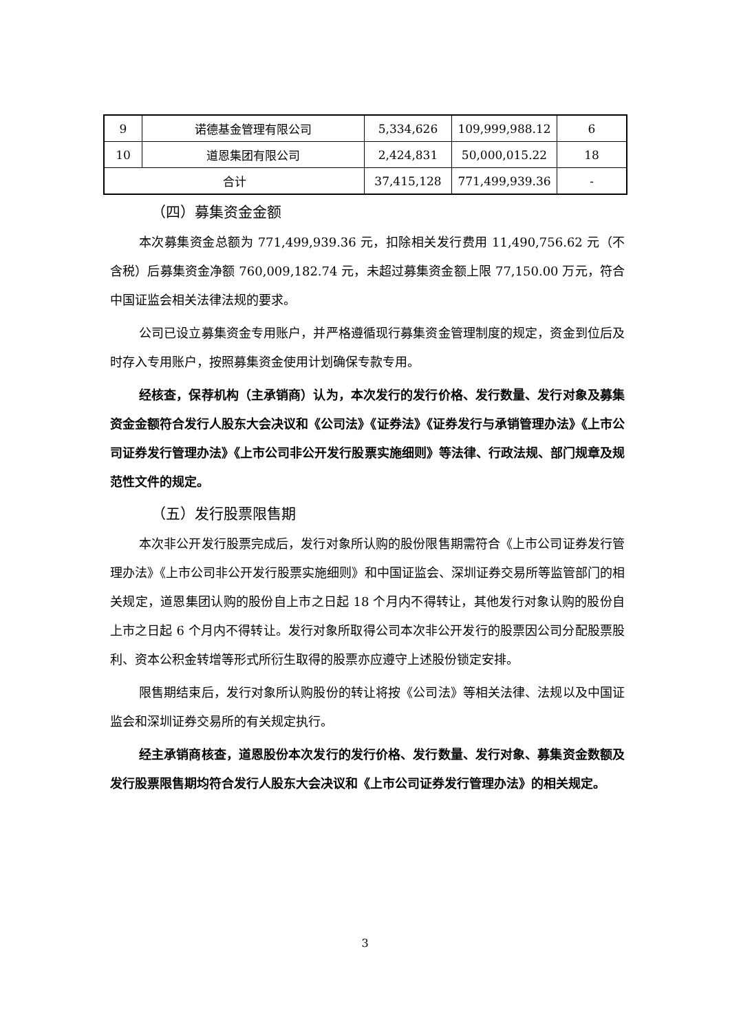| 9 | 诺德基金管理有限公司 | 5,334,626 | 109,999,988.12 | 6 |
| 10 | 道恩集团有限公司 | 2,424,831 | 50,000,015.22 | 18 |
| 合计 | | 37,415,128 | 771,499,939.36 | - |
（四）募集资金金额
本次募集资金总额为 771,499,939.36 元，扣除相关发行费用 11,490,756.62 元（不含税）后募集资金净额 760,009,182.74 元，未超过募集资金额上限 77,150.00 万元，符合中国证监会相关法律法规的要求。
公司已设立募集资金专用账户，并严格遵循现行募集资金管理制度的规定，资金到位后及时存入专用账户，按照募集资金使用计划确保专款专用。
经核查，保荐机构（主承销商）认为，本次发行的发行价格、发行数量、发行对象及募集资金金额符合发行人股东大会决议和《公司法》《证券法》《证券发行与承销管理办法》《上市公司证券发行管理办法》《上市公司非公开发行股票实施细则》等法律、行政法规、部门规章及规范性文件的规定。
（五）发行股票限售期
本次非公开发行股票完成后，发行对象所认购的股份限售期需符合《上市公司证券发行管理办法》《上市公司非公开发行股票实施细则》和中国证监会、深圳证券交易所等监管部门的相关规定，道恩集团认购的股份自上市之日起 18 个月内不得转让，其他发行对象认购的股份自上市之日起 6 个月内不得转让。发行对象所取得公司本次非公开发行的股票因公司分配股票股利、资本公积金转增等形式所衍生取得的股票亦应遵守上述股份锁定安排。
限售期结束后，发行对象所认购股份的转让将按《公司法》等相关法律、法规以及中国证监会和深圳证券交易所的有关规定执行。
经主承销商核查，道恩股份本次发行的发行价格、发行数量、发行对象、募集资金数额及发行股票限售期均符合发行人股东大会决议和《上市公司证券发行管理办法》的相关规定。
3